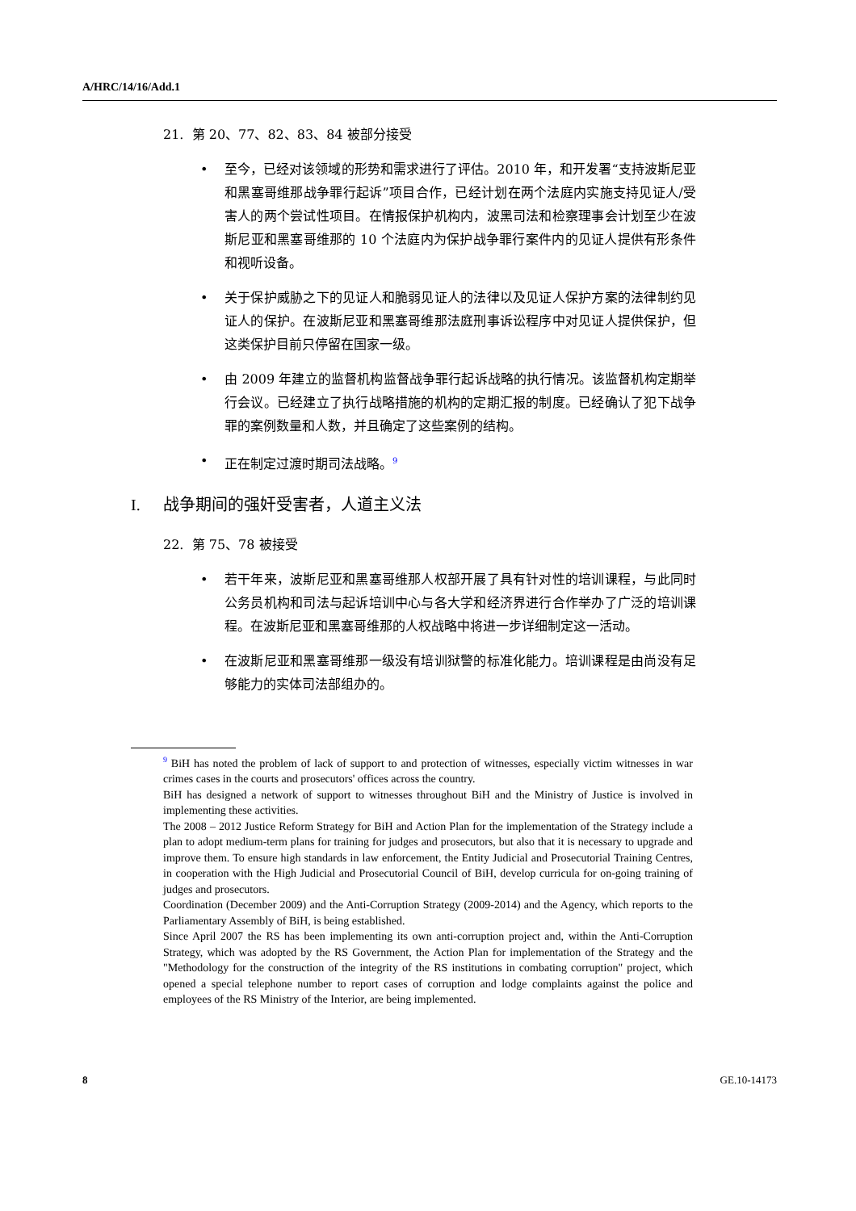A/HRC/14/16/Add.1
21. 第 20、77、82、83、84 被部分接受
• 至今，已经对该领域的形势和需求进行了评估。2010 年，和开发署“支持波斯尼亚和黑塞哥维那战争罪行起诉”项目合作，已经计划在两个法庭内实施支持见证人/受害人的两个尝试性项目。在情报保护机构内，波黑司法和检察理事会计划至少在波斯尼亚和黑塞哥维那的 10 个法庭内为保护战争罪行案件内的见证人提供有形条件和视听设备。
• 关于保护威胁之下的见证人和脆弱见证人的法律以及见证人保护方案的法律制约见证人的保护。在波斯尼亚和黑塞哥维那法庭刑事诉讼程序中对见证人提供保护，但这类保护目前只停留在国家一级。
• 由 2009 年建立的监督机构监督战争罪行起诉战略的执行情况。该监督机构定期举行会议。已经建立了执行战略措施的机构的定期汇报的制度。已经确认了犯下战争罪的案例数量和人数，并且确定了这些案例的结构。
• 正在制定过渡时期司法战略。<sup>9</sup>
I. 战争期间的强奸受害者，人道主义法
22. 第 75、78 被接受
• 若干年来，波斯尼亚和黑塞哥维那人权部开展了具有针对性的培训课程，与此同时公务员机构和司法与起诉培训中心与各大学和经济界进行合作举办了广泛的培训课程。在波斯尼亚和黑塞哥维那的人权战略中将进一步详细制定这一活动。
• 在波斯尼亚和黑塞哥维那一级没有培训狱警的标准化能力。培训课程是由尚没有足够能力的实体司法部组办的。
<sup>9</sup> BiH has noted the problem of lack of support to and protection of witnesses, especially victim witnesses in war crimes cases in the courts and prosecutors' offices across the country.
BiH has designed a network of support to witnesses throughout BiH and the Ministry of Justice is involved in implementing these activities.
The 2008 – 2012 Justice Reform Strategy for BiH and Action Plan for the implementation of the Strategy include a plan to adopt medium-term plans for training for judges and prosecutors, but also that it is necessary to upgrade and improve them. To ensure high standards in law enforcement, the Entity Judicial and Prosecutorial Training Centres, in cooperation with the High Judicial and Prosecutorial Council of BiH, develop curricula for on-going training of judges and prosecutors.
Coordination (December 2009) and the Anti-Corruption Strategy (2009-2014) and the Agency, which reports to the Parliamentary Assembly of BiH, is being established.
Since April 2007 the RS has been implementing its own anti-corruption project and, within the Anti-Corruption Strategy, which was adopted by the RS Government, the Action Plan for implementation of the Strategy and the "Methodology for the construction of the integrity of the RS institutions in combating corruption" project, which opened a special telephone number to report cases of corruption and lodge complaints against the police and employees of the RS Ministry of the Interior, are being implemented.
8 GE.10-14173